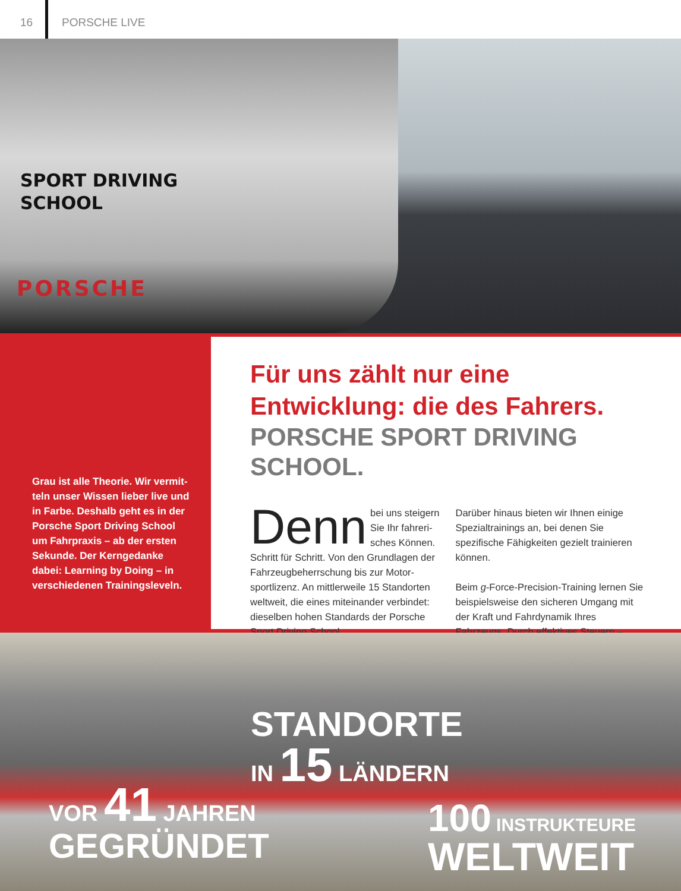16
PORSCHE LIVE
SPORT DRIVING
SCHOOL
PORSCHE
Grau ist alle Theorie. Wir vermit­teln unser Wissen lieber live und in Farbe. Deshalb geht es in der Porsche Sport Driving School um Fahrpraxis – ab der ersten Sekunde. Der Kerngedanke dabei: Learning by Doing – in verschie­denen Trainingsleveln.
Für uns zählt nur eine Entwicklung: die des Fahrers.
PORSCHE SPORT DRIVING SCHOOL.
Denn bei uns steigern Sie Ihr fahreri­sches Können. Schritt für Schritt. Von den Grundlagen der Fahrzeugbeherrschung bis zur Motor­sportlizenz. An mittlerweile 15 Standorten weltweit, die eines miteinander verbindet: dieselben hohen Standards der Porsche Sport Driving School.
Darüber hinaus bieten wir Ihnen eini­ge Spezialtrainings an, bei denen Sie spezifische Fähigkeiten gezielt trainieren können.
Beim g-Force-Precision-Training lernen Sie beispielsweise den sicheren Umgang mit der Kraft und Fahrdynamik Ihres Fahrzeugs. Durch effektives Steuern –
STANDORTE
IN 15 LÄNDERN
VOR 41 JAHREN
GEGRÜNDET
100 INSTRUKTEURE
WELTWEIT